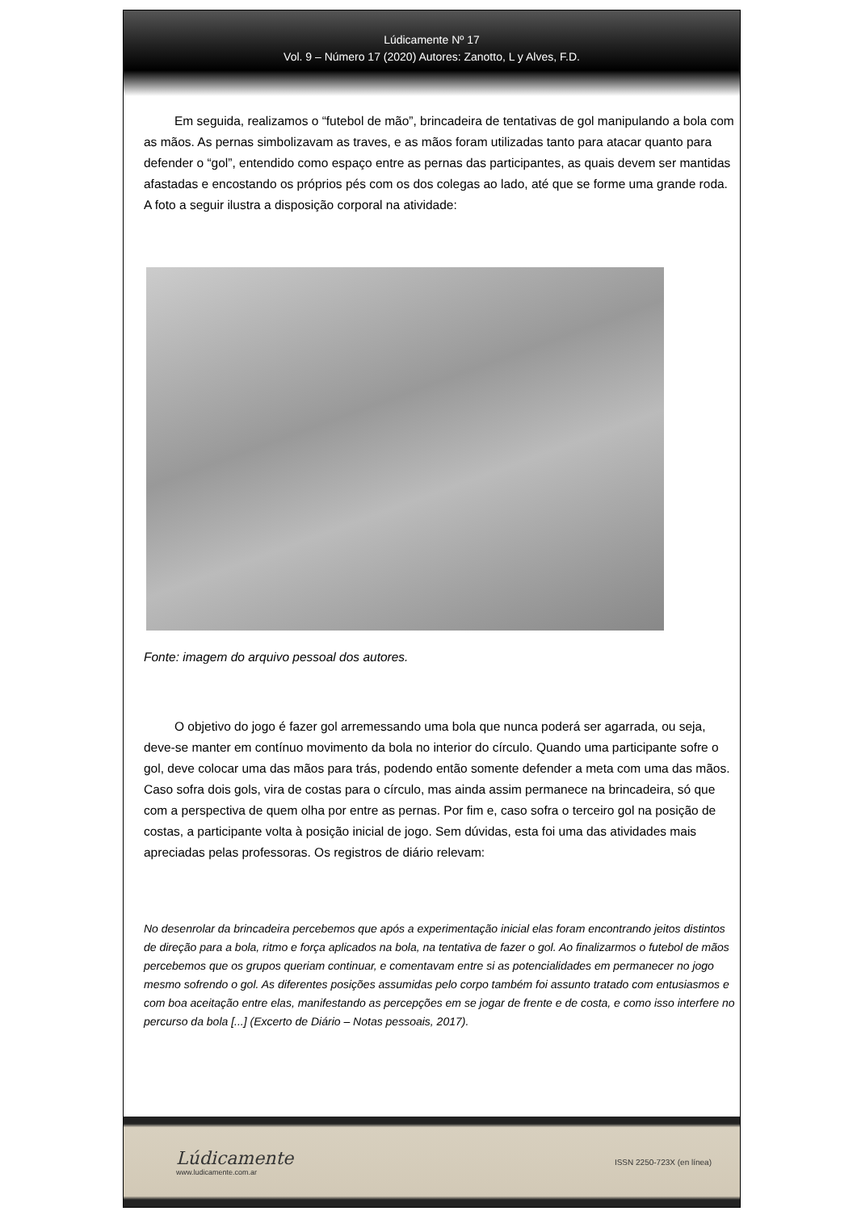Lúdicamente Nº 17
Vol. 9 – Número 17 (2020) Autores: Zanotto, L y Alves, F.D.
Em seguida, realizamos o “futebol de mão”, brincadeira de tentativas de gol manipulando a bola com as mãos. As pernas simbolizavam as traves, e as mãos foram utilizadas tanto para atacar quanto para defender o “gol”, entendido como espaço entre as pernas das participantes, as quais devem ser mantidas afastadas e encostando os próprios pés com os dos colegas ao lado, até que se forme uma grande roda. A foto a seguir ilustra a disposição corporal na atividade:
Fonte: imagem do arquivo pessoal dos autores.
O objetivo do jogo é fazer gol arremessando uma bola que nunca poderá ser agarrada, ou seja, deve-se manter em contínuo movimento da bola no interior do círculo. Quando uma participante sofre o gol, deve colocar uma das mãos para trás, podendo então somente defender a meta com uma das mãos. Caso sofra dois gols, vira de costas para o círculo, mas ainda assim permanece na brincadeira, só que com a perspectiva de quem olha por entre as pernas. Por fim e, caso sofra o terceiro gol na posição de costas, a participante volta à posição inicial de jogo. Sem dúvidas, esta foi uma das atividades mais apreciadas pelas professoras. Os registros de diário relevam:
No desenrolar da brincadeira percebemos que após a experimentação inicial elas foram encontrando jeitos distintos de direção para a bola, ritmo e força aplicados na bola, na tentativa de fazer o gol. Ao finalizarmos o futebol de mãos percebemos que os grupos queriam continuar, e comentavam entre si as potencialidades em permanecer no jogo mesmo sofrendo o gol. As diferentes posições assumidas pelo corpo também foi assunto tratado com entusiasmos e com boa aceitação entre elas, manifestando as percepções em se jogar de frente e de costa, e como isso interfere no percurso da bola [...] (Excerto de Diário – Notas pessoais, 2017).
Lúdicamente
www.ludicamente.com.ar
ISSN 2250-723X (en línea)